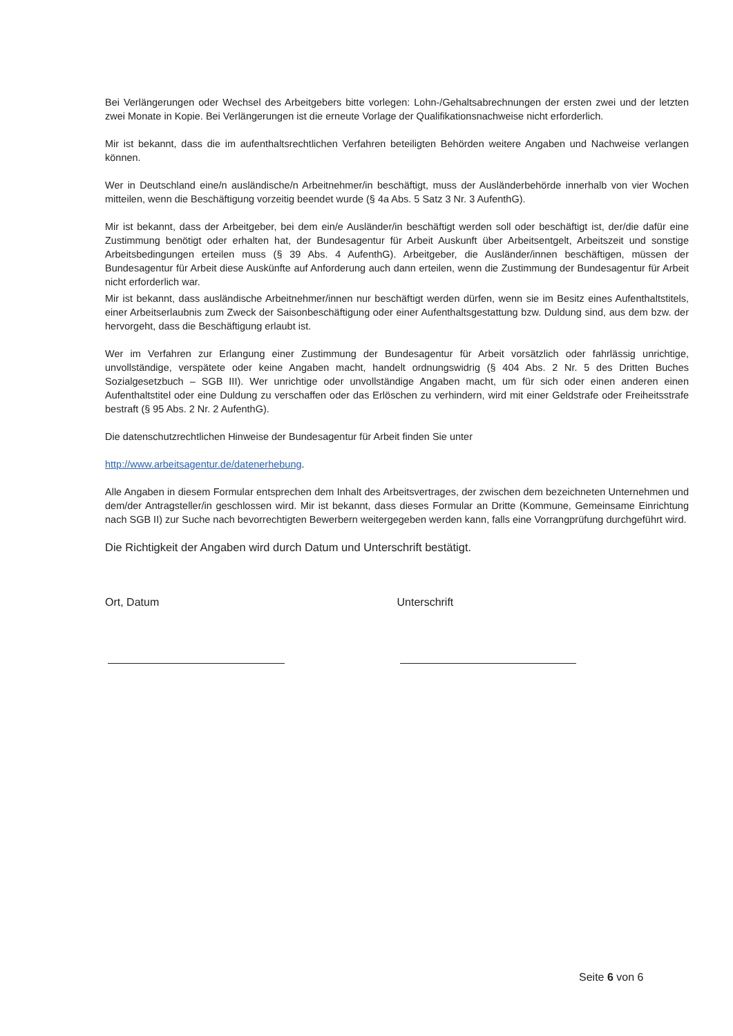Bei Verlängerungen oder Wechsel des Arbeitgebers bitte vorlegen: Lohn-/Gehaltsabrechnungen der ersten zwei und der letzten zwei Monate in Kopie. Bei Verlängerungen ist die erneute Vorlage der Qualifikationsnachweise nicht erforderlich.
Mir ist bekannt, dass die im aufenthaltsrechtlichen Verfahren beteiligten Behörden weitere Angaben und Nachweise verlangen können.
Wer in Deutschland eine/n ausländische/n Arbeitnehmer/in beschäftigt, muss der Ausländerbehörde innerhalb von vier Wochen mitteilen, wenn die Beschäftigung vorzeitig beendet wurde (§ 4a Abs. 5 Satz 3 Nr. 3 AufenthG).
Mir ist bekannt, dass der Arbeitgeber, bei dem ein/e Ausländer/in beschäftigt werden soll oder beschäftigt ist, der/die dafür eine Zustimmung benötigt oder erhalten hat, der Bundesagentur für Arbeit Auskunft über Arbeitsentgelt, Arbeitszeit und sonstige Arbeitsbedingungen erteilen muss (§ 39 Abs. 4 AufenthG). Arbeitgeber, die Ausländer/innen beschäftigen, müssen der Bundesagentur für Arbeit diese Auskünfte auf Anforderung auch dann erteilen, wenn die Zustimmung der Bundesagentur für Arbeit nicht erforderlich war.
Mir ist bekannt, dass ausländische Arbeitnehmer/innen nur beschäftigt werden dürfen, wenn sie im Besitz eines Aufenthaltstitels, einer Arbeitserlaubnis zum Zweck der Saisonbeschäftigung oder einer Aufenthaltsgestattung bzw. Duldung sind, aus dem bzw. der hervorgeht, dass die Beschäftigung erlaubt ist.
Wer im Verfahren zur Erlangung einer Zustimmung der Bundesagentur für Arbeit vorsätzlich oder fahrlässig unrichtige, unvollständige, verspätete oder keine Angaben macht, handelt ordnungswidrig (§ 404 Abs. 2 Nr. 5 des Dritten Buches Sozialgesetzbuch – SGB III). Wer unrichtige oder unvollständige Angaben macht, um für sich oder einen anderen einen Aufenthaltstitel oder eine Duldung zu verschaffen oder das Erlöschen zu verhindern, wird mit einer Geldstrafe oder Freiheitsstrafe bestraft (§ 95 Abs. 2 Nr. 2 AufenthG).
Die datenschutzrechtlichen Hinweise der Bundesagentur für Arbeit finden Sie unter
http://www.arbeitsagentur.de/datenerhebung.
Alle Angaben in diesem Formular entsprechen dem Inhalt des Arbeitsvertrages, der zwischen dem bezeichneten Unternehmen und dem/der Antragsteller/in geschlossen wird. Mir ist bekannt, dass dieses Formular an Dritte (Kommune, Gemeinsame Einrichtung nach SGB II) zur Suche nach bevorrechtigten Bewerbern weitergegeben werden kann, falls eine Vorrangprüfung durchgeführt wird.
Die Richtigkeit der Angaben wird durch Datum und Unterschrift bestätigt.
Ort, Datum Unterschrift
Seite 6 von 6